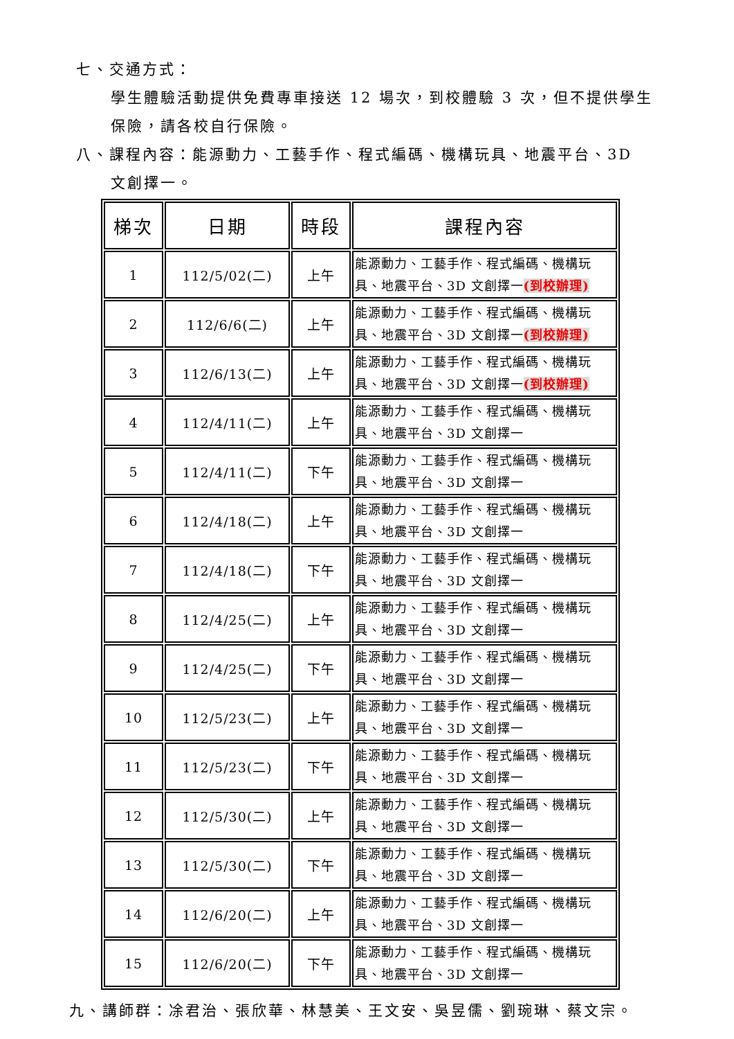七、交通方式：
學生體驗活動提供免費專車接送 12 場次，到校體驗 3 次，但不提供學生保險，請各校自行保險。
八、課程內容：能源動力、工藝手作、程式編碼、機構玩具、地震平台、3D
文創擇一。
| 梯次 | 日期 | 時段 | 課程內容 |
| --- | --- | --- | --- |
| 1 | 112/5/02(二) | 上午 | 能源動力、工藝手作、程式編碼、機構玩具、地震平台、3D 文創擇一 (到校辦理) |
| 2 | 112/6/6(二) | 上午 | 能源動力、工藝手作、程式編碼、機構玩具、地震平台、3D 文創擇一 (到校辦理) |
| 3 | 112/6/13(二) | 上午 | 能源動力、工藝手作、程式編碼、機構玩具、地震平台、3D 文創擇一 (到校辦理) |
| 4 | 112/4/11(二) | 上午 | 能源動力、工藝手作、程式編碼、機構玩具、地震平台、3D 文創擇一 |
| 5 | 112/4/11(二) | 下午 | 能源動力、工藝手作、程式編碼、機構玩具、地震平台、3D 文創擇一 |
| 6 | 112/4/18(二) | 上午 | 能源動力、工藝手作、程式編碼、機構玩具、地震平台、3D 文創擇一 |
| 7 | 112/4/18(二) | 下午 | 能源動力、工藝手作、程式編碼、機構玩具、地震平台、3D 文創擇一 |
| 8 | 112/4/25(二) | 上午 | 能源動力、工藝手作、程式編碼、機構玩具、地震平台、3D 文創擇一 |
| 9 | 112/4/25(二) | 下午 | 能源動力、工藝手作、程式編碼、機構玩具、地震平台、3D 文創擇一 |
| 10 | 112/5/23(二) | 上午 | 能源動力、工藝手作、程式編碼、機構玩具、地震平台、3D 文創擇一 |
| 11 | 112/5/23(二) | 下午 | 能源動力、工藝手作、程式編碼、機構玩具、地震平台、3D 文創擇一 |
| 12 | 112/5/30(二) | 上午 | 能源動力、工藝手作、程式編碼、機構玩具、地震平台、3D 文創擇一 |
| 13 | 112/5/30(二) | 下午 | 能源動力、工藝手作、程式編碼、機構玩具、地震平台、3D 文創擇一 |
| 14 | 112/6/20(二) | 上午 | 能源動力、工藝手作、程式編碼、機構玩具、地震平台、3D 文創擇一 |
| 15 | 112/6/20(二) | 下午 | 能源動力、工藝手作、程式編碼、機構玩具、地震平台、3D 文創擇一 |
九、講師群：凃君治、張欣華、林慧美、王文安、吳昱儒、劉琬琳、蔡文宗。